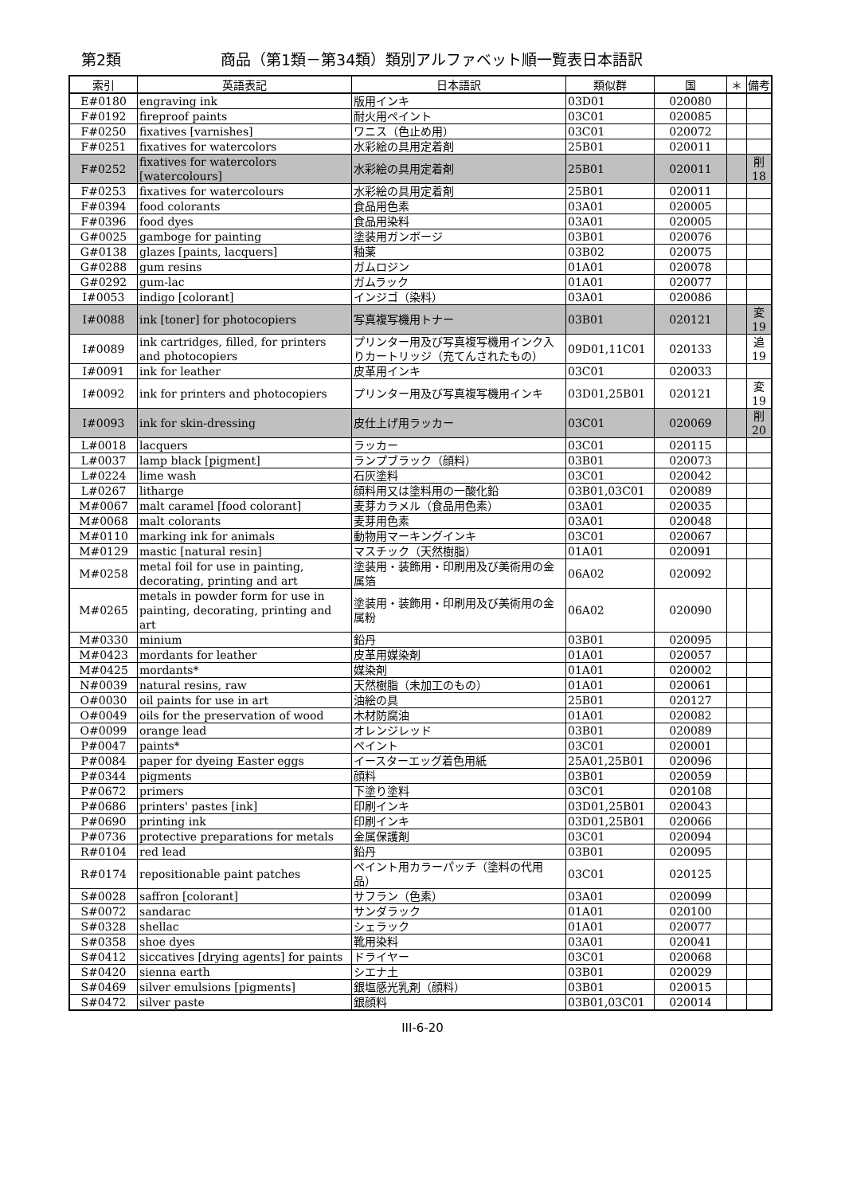第2類 商品（第1類－第34類）類別アルファベット順一覧表日本語訳
| 索引 | 英語表記 | 日本語訳 | 類似群 | 国 | ＊ | 備考 |
| --- | --- | --- | --- | --- | --- | --- |
| E#0180 | engraving ink | 版用インキ | 03D01 | 020080 | | |
| F#0192 | fireproof paints | 耐火用ペイント | 03C01 | 020085 | | |
| F#0250 | fixatives [varnishes] | ワニス（色止め用） | 03C01 | 020072 | | |
| F#0251 | fixatives for watercolors | 水彩絵の具用定着剤 | 25B01 | 020011 | | |
| F#0252 | fixatives for watercolors [watercolours] | 水彩絵の具用定着剤 | 25B01 | 020011 | | 削18 |
| F#0253 | fixatives for watercolours | 水彩絵の具用定着剤 | 25B01 | 020011 | | |
| F#0394 | food colorants | 食品用色素 | 03A01 | 020005 | | |
| F#0396 | food dyes | 食品用染料 | 03A01 | 020005 | | |
| G#0025 | gamboge for painting | 塗装用ガンボージ | 03B01 | 020076 | | |
| G#0138 | glazes [paints, lacquers] | 釉薬 | 03B02 | 020075 | | |
| G#0288 | gum resins | ガムロジン | 01A01 | 020078 | | |
| G#0292 | gum-lac | ガムラック | 01A01 | 020077 | | |
| I#0053 | indigo [colorant] | インジゴ（染料） | 03A01 | 020086 | | |
| I#0088 | ink [toner] for photocopiers | 写真複写機用トナー | 03B01 | 020121 | | 変19 |
| I#0089 | ink cartridges, filled, for printers and photocopiers | プリンター用及び写真複写機用インク入りカートリッジ（充てんされたもの） | 09D01,11C01 | 020133 | | 追19 |
| I#0091 | ink for leather | 皮革用インキ | 03C01 | 020033 | | |
| I#0092 | ink for printers and photocopiers | プリンター用及び写真複写機用インキ | 03D01,25B01 | 020121 | | 変19 |
| I#0093 | ink for skin-dressing | 皮仕上げ用ラッカー | 03C01 | 020069 | | 削20 |
| L#0018 | lacquers | ラッカー | 03C01 | 020115 | | |
| L#0037 | lamp black [pigment] | ランプブラック（顔料） | 03B01 | 020073 | | |
| L#0224 | lime wash | 石灰塗料 | 03C01 | 020042 | | |
| L#0267 | litharge | 顔料用又は塗料用の一酸化鉛 | 03B01,03C01 | 020089 | | |
| M#0067 | malt caramel [food colorant] | 麦芽カラメル（食品用色素） | 03A01 | 020035 | | |
| M#0068 | malt colorants | 麦芽用色素 | 03A01 | 020048 | | |
| M#0110 | marking ink for animals | 動物用マーキングインキ | 03C01 | 020067 | | |
| M#0129 | mastic [natural resin] | マスチック（天然樹脂） | 01A01 | 020091 | | |
| M#0258 | metal foil for use in painting, decorating, printing and art | 塗装用・装飾用・印刷用及び美術用の金属箔 | 06A02 | 020092 | | |
| M#0265 | metals in powder form for use in painting, decorating, printing and art | 塗装用・装飾用・印刷用及び美術用の金属粉 | 06A02 | 020090 | | |
| M#0330 | minium | 鉛丹 | 03B01 | 020095 | | |
| M#0423 | mordants for leather | 皮革用媒染剤 | 01A01 | 020057 | | |
| M#0425 | mordants* | 媒染剤 | 01A01 | 020002 | | |
| N#0039 | natural resins, raw | 天然樹脂（未加工のもの） | 01A01 | 020061 | | |
| O#0030 | oil paints for use in art | 油絵の具 | 25B01 | 020127 | | |
| O#0049 | oils for the preservation of wood | 木材防腐油 | 01A01 | 020082 | | |
| O#0099 | orange lead | オレンジレッド | 03B01 | 020089 | | |
| P#0047 | paints* | ペイント | 03C01 | 020001 | | |
| P#0084 | paper for dyeing Easter eggs | イースターエッグ着色用紙 | 25A01,25B01 | 020096 | | |
| P#0344 | pigments | 顔料 | 03B01 | 020059 | | |
| P#0672 | primers | 下塗り塗料 | 03C01 | 020108 | | |
| P#0686 | printers' pastes [ink] | 印刷インキ | 03D01,25B01 | 020043 | | |
| P#0690 | printing ink | 印刷インキ | 03D01,25B01 | 020066 | | |
| P#0736 | protective preparations for metals | 金属保護剤 | 03C01 | 020094 | | |
| R#0104 | red lead | 鉛丹 | 03B01 | 020095 | | |
| R#0174 | repositionable paint patches | ペイント用カラーパッチ（塗料の代用品） | 03C01 | 020125 | | |
| S#0028 | saffron [colorant] | サフラン（色素） | 03A01 | 020099 | | |
| S#0072 | sandarac | サンダラック | 01A01 | 020100 | | |
| S#0328 | shellac | シェラック | 01A01 | 020077 | | |
| S#0358 | shoe dyes | 靴用染料 | 03A01 | 020041 | | |
| S#0412 | siccatives [drying agents] for paints | ドライヤー | 03C01 | 020068 | | |
| S#0420 | sienna earth | シエナ土 | 03B01 | 020029 | | |
| S#0469 | silver emulsions [pigments] | 銀塩感光乳剤（顔料） | 03B01 | 020015 | | |
| S#0472 | silver paste | 銀顔料 | 03B01,03C01 | 020014 | | |
III-6-20